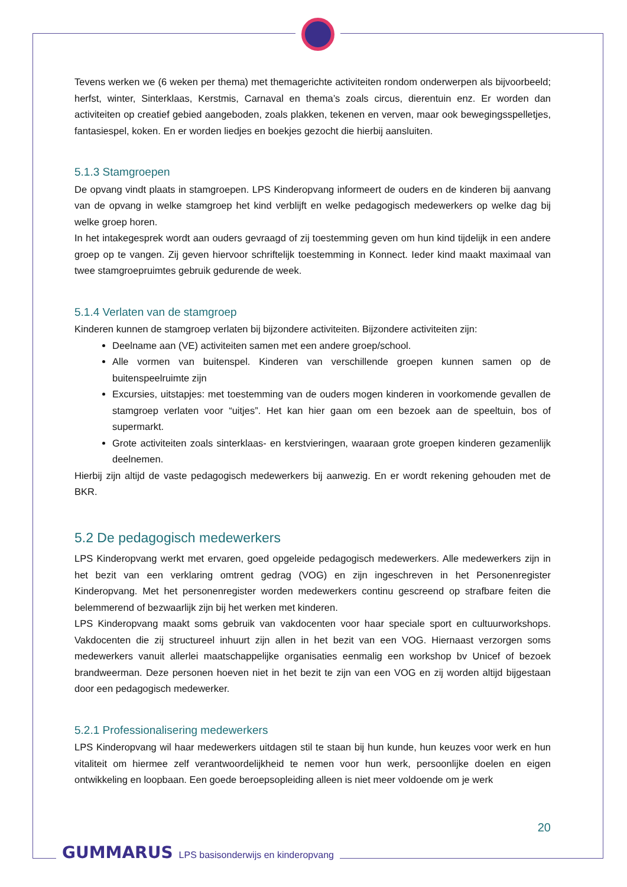Tevens werken we (6 weken per thema) met themagerichte activiteiten rondom onderwerpen als bijvoorbeeld; herfst, winter, Sinterklaas, Kerstmis, Carnaval en thema’s zoals circus, dierentuin enz. Er worden dan activiteiten op creatief gebied aangeboden, zoals plakken, tekenen en verven, maar ook bewegingsspelletjes, fantasiespel, koken. En er worden liedjes en boekjes gezocht die hierbij aansluiten.
5.1.3 Stamgroepen
De opvang vindt plaats in stamgroepen. LPS Kinderopvang informeert de ouders en de kinderen bij aanvang van de opvang in welke stamgroep het kind verblijft en welke pedagogisch medewerkers op welke dag bij welke groep horen.
In het intakegesprek wordt aan ouders gevraagd of zij toestemming geven om hun kind tijdelijk in een andere groep op te vangen. Zij geven hiervoor schriftelijk toestemming in Konnect. Ieder kind maakt maximaal van twee stamgroepruimtes gebruik gedurende de week.
5.1.4 Verlaten van de stamgroep
Kinderen kunnen de stamgroep verlaten bij bijzondere activiteiten. Bijzondere activiteiten zijn:
Deelname aan (VE) activiteiten samen met een andere groep/school.
Alle vormen van buitenspel. Kinderen van verschillende groepen kunnen samen op de buitenspeelruimte zijn
Excursies, uitstapjes: met toestemming van de ouders mogen kinderen in voorkomende gevallen de stamgroep verlaten voor “uitjes”. Het kan hier gaan om een bezoek aan de speeltuin, bos of supermarkt.
Grote activiteiten zoals sinterklaas- en kerstvieringen, waaraan grote groepen kinderen gezamenlijk deelnemen.
Hierbij zijn altijd de vaste pedagogisch medewerkers bij aanwezig. En er wordt rekening gehouden met de BKR.
5.2 De pedagogisch medewerkers
LPS Kinderopvang werkt met ervaren, goed opgeleide pedagogisch medewerkers. Alle medewerkers zijn in het bezit van een verklaring omtrent gedrag (VOG) en zijn ingeschreven in het Personenregister Kinderopvang. Met het personenregister worden medewerkers continu gescreend op strafbare feiten die belemmerend of bezwaarlijk zijn bij het werken met kinderen.
LPS Kinderopvang maakt soms gebruik van vakdocenten voor haar speciale sport en cultuurworkshops. Vakdocenten die zij structureel inhuurt zijn allen in het bezit van een VOG. Hiernaast verzorgen soms medewerkers vanuit allerlei maatschappelijke organisaties eenmalig een workshop bv Unicef of bezoek brandweerman. Deze personen hoeven niet in het bezit te zijn van een VOG en zij worden altijd bijgestaan door een pedagogisch medewerker.
5.2.1 Professionalisering medewerkers
LPS Kinderopvang wil haar medewerkers uitdagen stil te staan bij hun kunde, hun keuzes voor werk en hun vitaliteit om hiermee zelf verantwoordelijkheid te nemen voor hun werk, persoonlijke doelen en eigen ontwikkeling en loopbaan. Een goede beroepsopleiding alleen is niet meer voldoende om je werk
20
GUMMARUS LPS basisonderwijs en kinderopvang